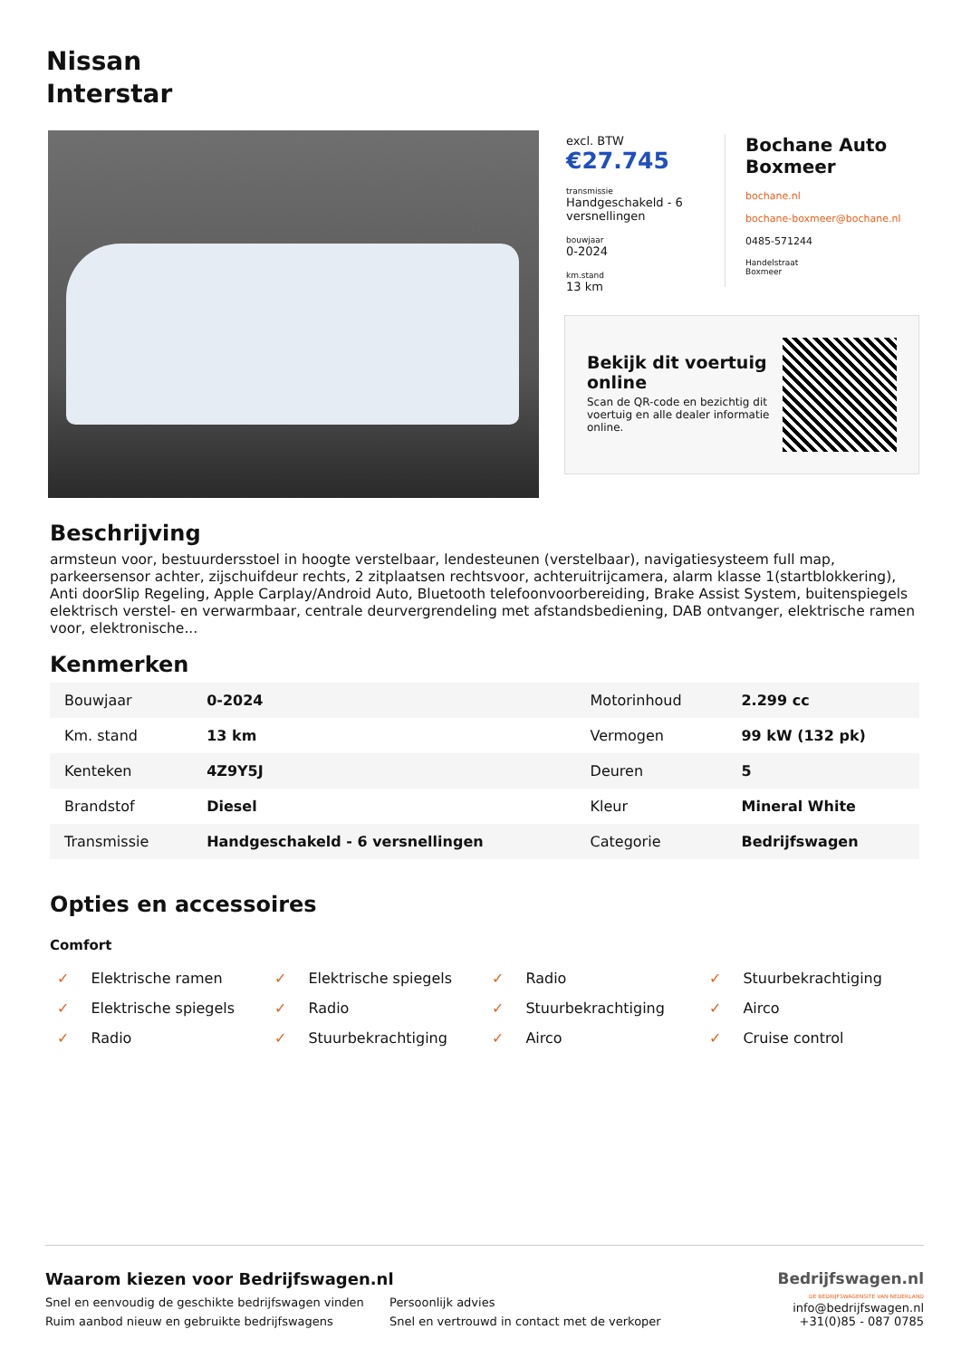Nissan
Interstar
excl. BTW
€27.745
transmissie
Handgeschakeld - 6 versnellingen
bouwjaar
0-2024
km.stand
13 km
Bochane Auto Boxmeer
bochane.nl
bochane-boxmeer@bochane.nl
0485-571244
Handelstraat
Boxmeer
Bekijk dit voertuig online
Scan de QR-code en bezichtig dit voertuig en alle dealer informatie online.
Beschrijving
armsteun voor, bestuurdersstoel in hoogte verstelbaar, lendesteunen (verstelbaar), navigatiesysteem full map, parkeersensor achter, zijschuifdeur rechts, 2 zitplaatsen rechtsvoor, achteruitrijcamera, alarm klasse 1(startblokkering), Anti doorSlip Regeling, Apple Carplay/Android Auto, Bluetooth telefoonvoorbereiding, Brake Assist System, buitenspiegels elektrisch verstel- en verwarmbaar, centrale deurvergrendeling met afstandsbediening, DAB ontvanger, elektrische ramen voor, elektronische...
Kenmerken
| Bouwjaar | 0-2024 | Motorinhoud | 2.299 cc |
| Km. stand | 13 km | Vermogen | 99 kW (132 pk) |
| Kenteken | 4Z9Y5J | Deuren | 5 |
| Brandstof | Diesel | Kleur | Mineral White |
| Transmissie | Handgeschakeld - 6 versnellingen | Categorie | Bedrijfswagen |
Opties en accessoires
Comfort
✓ Elektrische ramen
✓ Elektrische spiegels
✓ Radio
✓ Stuurbekrachtiging
✓ Elektrische spiegels
✓ Radio
✓ Stuurbekrachtiging
✓ Airco
✓ Radio
✓ Stuurbekrachtiging
✓ Airco
✓ Cruise control
Bedrijfswagen.nl
DE BEDRIJFSWAGENSITE VAN NEDERLAND
info@bedrijfswagen.nl
+31(0)85 - 087 0785
Waarom kiezen voor Bedrijfswagen.nl
Snel en eenvoudig de geschikte bedrijfswagen vinden
Persoonlijk advies
Ruim aanbod nieuw en gebruikte bedrijfswagens
Snel en vertrouwd in contact met de verkoper